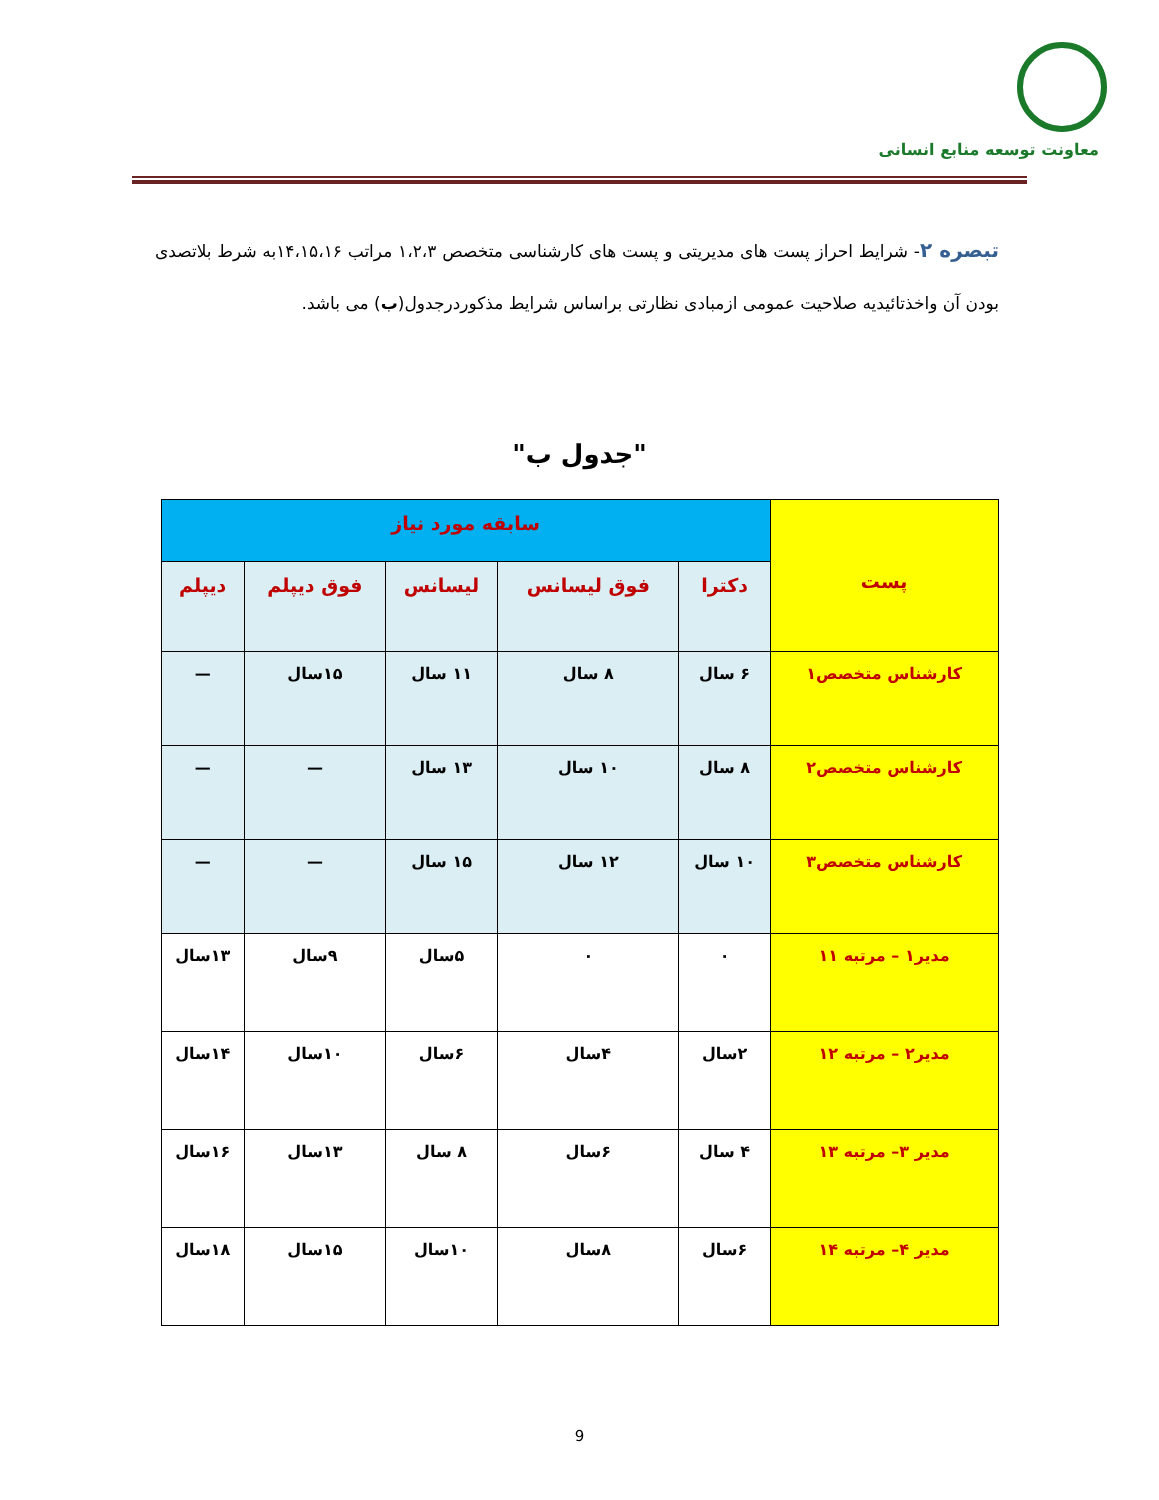معاونت توسعه منابع انسانی
تبصره ۲- شرایط احراز پست های مدیریتی و پست های کارشناسی متخصص ۱،۲،۳ مراتب ۱۴،۱۵،۱۶به شرط بلاتصدی بودن آن واخذتائیدیه صلاحیت عمومی ازمبادی نظارتی براساس شرایط مذکوردرجدول(ب) می باشد.
"جدول ب"
| پست | سابقه مورد نیاز | | | | |
| --- | --- | --- | --- | --- | --- |
| | دکترا | فوق لیسانس | لیسانس | فوق دیپلم | دیپلم |
| کارشناس متخصص۱ | ۶ سال | ۸ سال | ۱۱ سال | ۱۵سال | — |
| کارشناس متخصص۲ | ۸ سال | ۱۰ سال | ۱۳ سال | — | — |
| کارشناس متخصص۳ | ۱۰ سال | ۱۲ سال | ۱۵ سال | — | — |
| مدیر۱ – مرتبه ۱۱ | ۰ | ۰ | ۵سال | ۹سال | ۱۳سال |
| مدیر۲ – مرتبه ۱۲ | ۲سال | ۴سال | ۶سال | ۱۰سال | ۱۴سال |
| مدیر ۳– مرتبه ۱۳ | ۴ سال | ۶سال | ۸ سال | ۱۳سال | ۱۶سال |
| مدیر ۴– مرتبه ۱۴ | ۶سال | ۸سال | ۱۰سال | ۱۵سال | ۱۸سال |
9